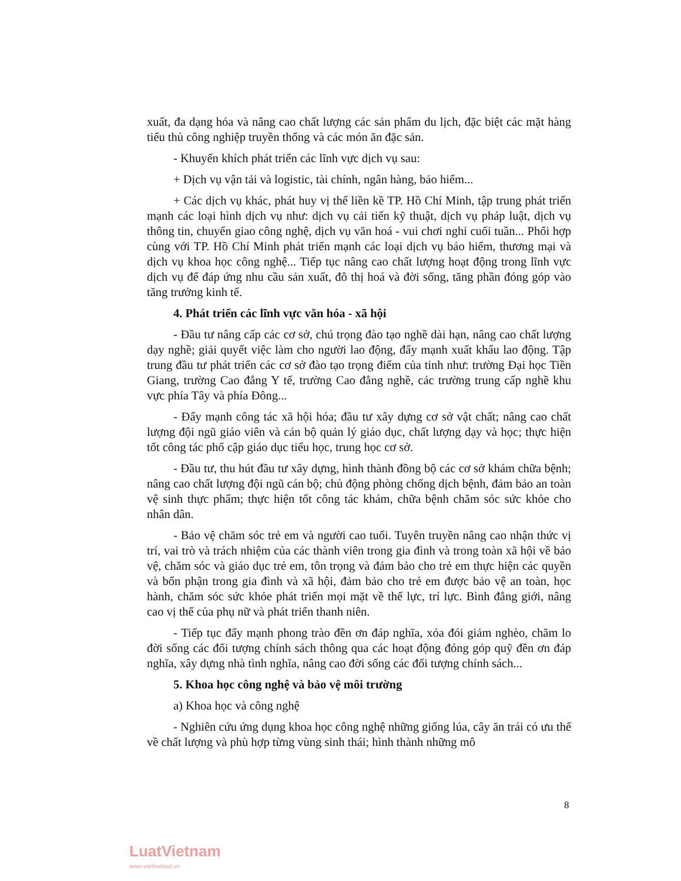xuất, đa dạng hóa và nâng cao chất lượng các sản phẩm du lịch, đặc biệt các mặt hàng tiểu thủ công nghiệp truyền thống và các món ăn đặc sản.
- Khuyến khích phát triển các lĩnh vực dịch vụ sau:
+ Dịch vụ vận tải và logistic, tài chính, ngân hàng, bảo hiểm...
+ Các dịch vụ khác, phát huy vị thế liền kề TP. Hồ Chí Minh, tập trung phát triển mạnh các loại hình dịch vụ như: dịch vụ cải tiến kỹ thuật, dịch vụ pháp luật, dịch vụ thông tin, chuyển giao công nghệ, dịch vụ văn hoá - vui chơi nghỉ cuối tuần... Phối hợp cùng với TP. Hồ Chí Minh phát triển mạnh các loại dịch vụ bảo hiểm, thương mại và dịch vụ khoa học công nghệ... Tiếp tục nâng cao chất lượng hoạt động trong lĩnh vực dịch vụ để đáp ứng nhu cầu sản xuất, đô thị hoá và đời sống, tăng phần đóng góp vào tăng trưởng kinh tế.
4. Phát triển các lĩnh vực văn hóa - xã hội
- Đầu tư nâng cấp các cơ sở, chú trọng đào tạo nghề dài hạn, nâng cao chất lượng dạy nghề; giải quyết việc làm cho người lao động, đẩy mạnh xuất khẩu lao động. Tập trung đầu tư phát triển các cơ sở đào tạo trọng điểm của tỉnh như: trường Đại học Tiền Giang, trường Cao đẳng Y tế, trường Cao đẳng nghề, các trường trung cấp nghề khu vực phía Tây và phía Đông...
- Đẩy mạnh công tác xã hội hóa; đầu tư xây dựng cơ sở vật chất; nâng cao chất lượng đội ngũ giáo viên và cán bộ quản lý giáo dục, chất lượng dạy và học; thực hiện tốt công tác phổ cập giáo dục tiểu học, trung học cơ sở.
- Đầu tư, thu hút đầu tư xây dựng, hình thành đồng bộ các cơ sở khám chữa bệnh; nâng cao chất lượng đội ngũ cán bộ; chủ động phòng chống dịch bệnh, đảm bảo an toàn vệ sinh thực phẩm; thực hiện tốt công tác khám, chữa bệnh chăm sóc sức khỏe cho nhân dân.
- Bảo vệ chăm sóc trẻ em và người cao tuổi. Tuyên truyền nâng cao nhận thức vị trí, vai trò và trách nhiệm của các thành viên trong gia đình và trong toàn xã hội về bảo vệ, chăm sóc và giáo dục trẻ em, tôn trọng và đảm bảo cho trẻ em thực hiện các quyền và bổn phận trong gia đình và xã hội, đảm bảo cho trẻ em được bảo vệ an toàn, học hành, chăm sóc sức khỏe phát triển mọi mặt về thể lực, trí lực. Bình đẳng giới, nâng cao vị thế của phụ nữ và phát triển thanh niên.
- Tiếp tục đẩy mạnh phong trào đền ơn đáp nghĩa, xóa đói giảm nghèo, chăm lo đời sống các đối tượng chính sách thông qua các hoạt động đóng góp quỹ đền ơn đáp nghĩa, xây dựng nhà tình nghĩa, nâng cao đời sống các đối tượng chính sách...
5. Khoa học công nghệ và bảo vệ môi trường
a) Khoa học và công nghệ
- Nghiên cứu ứng dụng khoa học công nghệ những giống lúa, cây ăn trái có ưu thế về chất lượng và phù hợp từng vùng sinh thái; hình thành những mô
8
LuatVietnam
www.vanbanluat.vn